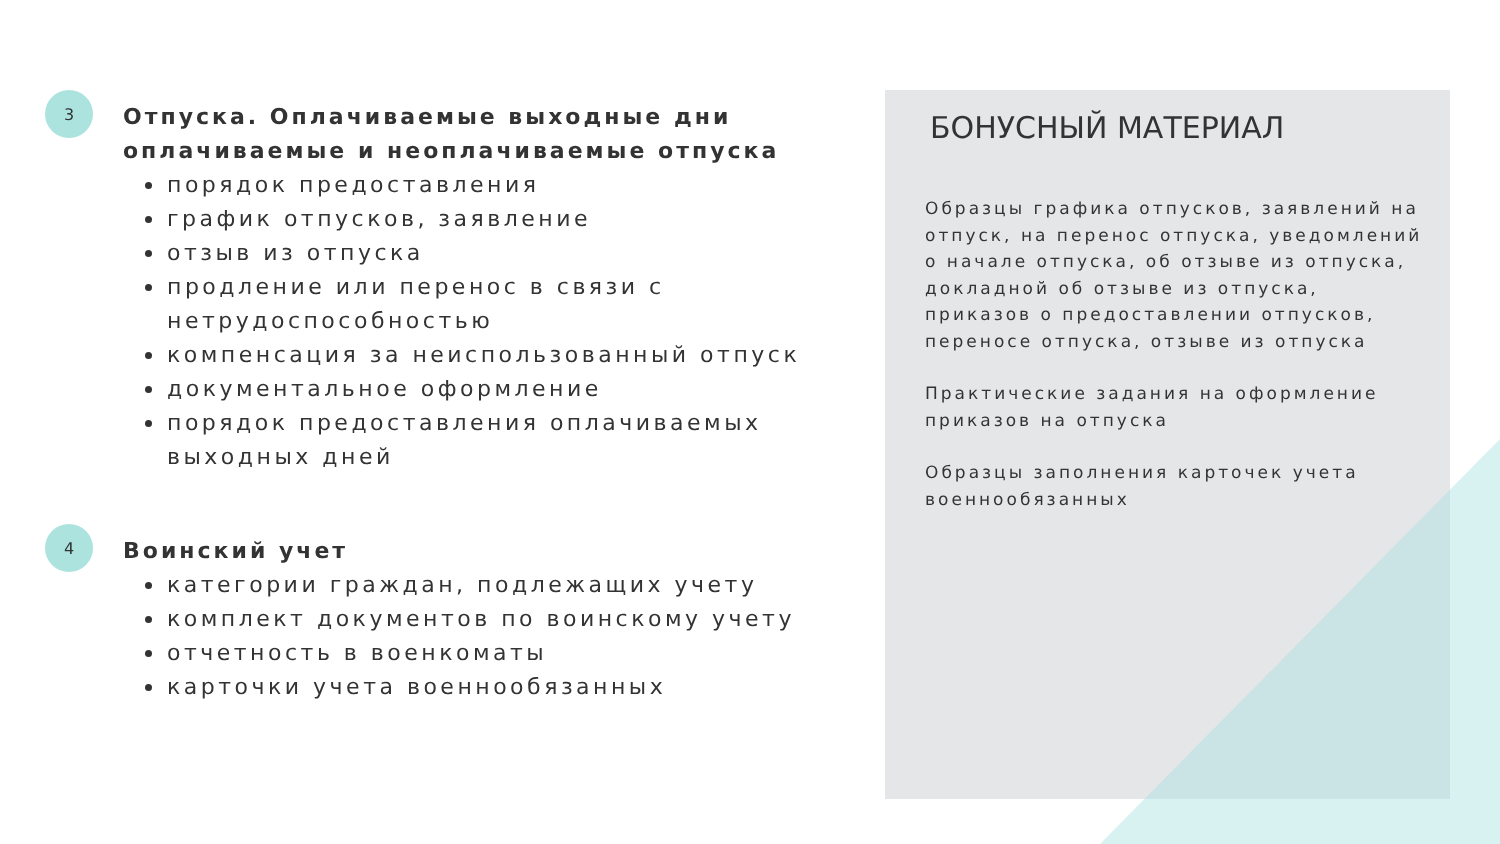3
Отпуска. Оплачиваемые выходные дни оплачиваемые и неоплачиваемые отпуска
порядок предоставления
график отпусков, заявление
отзыв из отпуска
продление или перенос в связи с нетрудоспособностью
компенсация за неиспользованный отпуск
документальное оформление
порядок предоставления оплачиваемых выходных дней
4
Воинский учет
категории граждан, подлежащих учету
комплект документов по воинскому учету
отчетность в военкоматы
карточки учета военнообязанных
БОНУСНЫЙ МАТЕРИАЛ
Образцы графика отпусков, заявлений на отпуск, на перенос отпуска, уведомлений о начале отпуска, об отзыве из отпуска, докладной об отзыве из отпуска, приказов о предоставлении отпусков, переносе отпуска, отзыве из отпуска
Практические задания на оформление приказов на отпуска
Образцы заполнения карточек учета военнообязанных